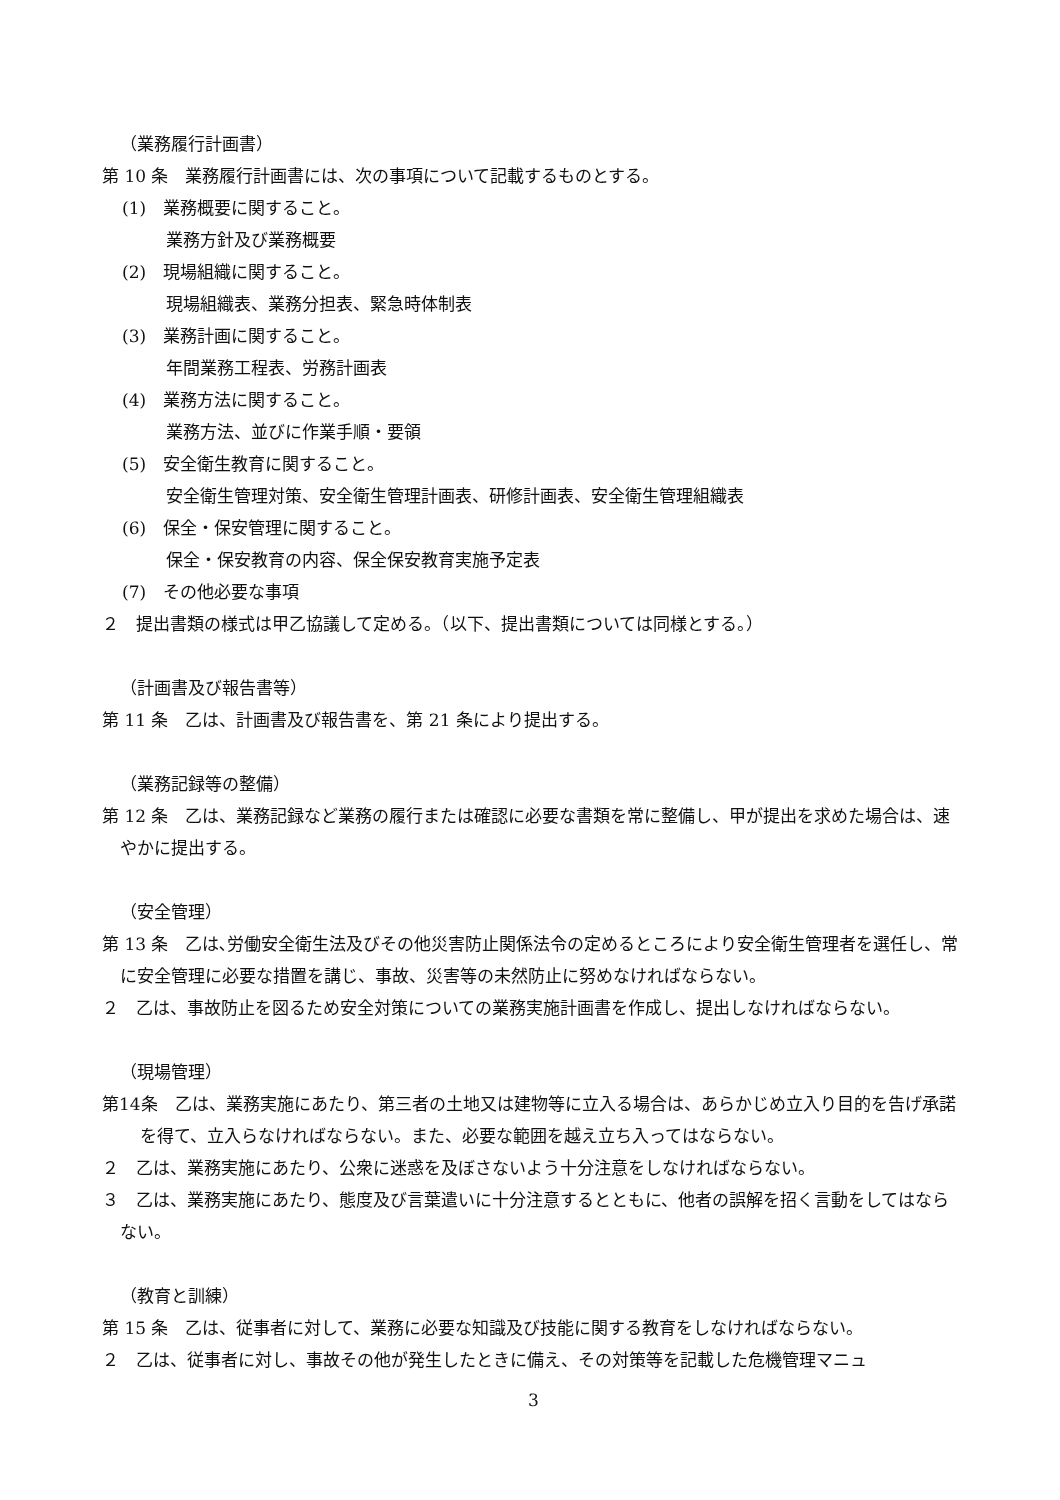（業務履行計画書）
第 10 条　業務履行計画書には、次の事項について記載するものとする。
(1)　業務概要に関すること。
業務方針及び業務概要
(2)　現場組織に関すること。
現場組織表、業務分担表、緊急時体制表
(3)　業務計画に関すること。
年間業務工程表、労務計画表
(4)　業務方法に関すること。
業務方法、並びに作業手順・要領
(5)　安全衛生教育に関すること。
安全衛生管理対策、安全衛生管理計画表、研修計画表、安全衛生管理組織表
(6)　保全・保安管理に関すること。
保全・保安教育の内容、保全保安教育実施予定表
(7)　その他必要な事項
２　提出書類の様式は甲乙協議して定める。（以下、提出書類については同様とする。）
（計画書及び報告書等）
第 11 条　乙は、計画書及び報告書を、第 21 条により提出する。
（業務記録等の整備）
第 12 条　乙は、業務記録など業務の履行または確認に必要な書類を常に整備し、甲が提出を求めた場合は、速やかに提出する。
（安全管理）
第 13 条　乙は､労働安全衛生法及びその他災害防止関係法令の定めるところにより安全衛生管理者を選任し、常に安全管理に必要な措置を講じ、事故、災害等の未然防止に努めなければならない。
２　乙は、事故防止を図るため安全対策についての業務実施計画書を作成し、提出しなければならない。
（現場管理）
第14条　乙は、業務実施にあたり、第三者の土地又は建物等に立入る場合は、あらかじめ立入り目的を告げ承諾を得て、立入らなければならない。また、必要な範囲を越え立ち入ってはならない。
２　乙は、業務実施にあたり、公衆に迷惑を及ぼさないよう十分注意をしなければならない。
３　乙は、業務実施にあたり、態度及び言葉遣いに十分注意するとともに、他者の誤解を招く言動をしてはならない。
（教育と訓練）
第 15 条　乙は、従事者に対して、業務に必要な知識及び技能に関する教育をしなければならない。
２　乙は、従事者に対し、事故その他が発生したときに備え、その対策等を記載した危機管理マニュ
3